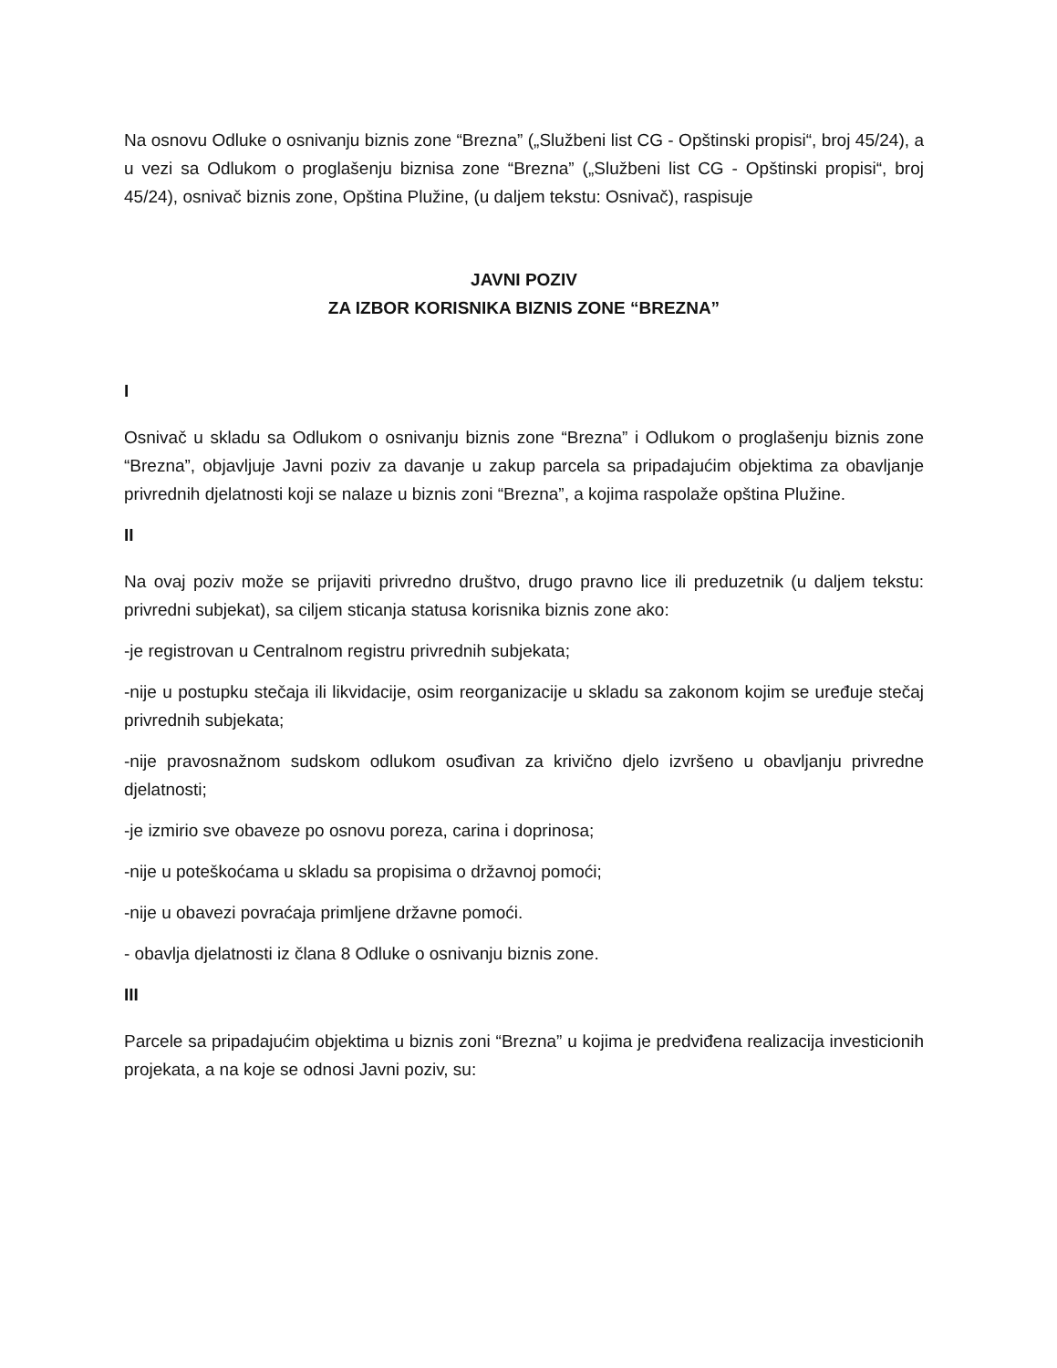Na osnovu Odluke o osnivanju biznis zone “Brezna” („Službeni list CG - Opštinski propisi“, broj 45/24), a u vezi sa Odlukom o proglašenju biznisa zone “Brezna” („Službeni list CG - Opštinski propisi“, broj 45/24), osnivač biznis zone, Opština Plužine, (u daljem tekstu: Osnivač), raspisuje
JAVNI POZIV
ZA IZBOR KORISNIKA BIZNIS ZONE “BREZNA”
I
Osnivač u skladu sa Odlukom o osnivanju biznis zone “Brezna” i Odlukom o proglašenju biznis zone “Brezna”, objavljuje Javni poziv za davanje u zakup parcela sa pripadajućim objektima za obavljanje privrednih djelatnosti koji se nalaze u biznis zoni “Brezna”, a kojima raspolaže opština Plužine.
II
Na ovaj poziv može se prijaviti privredno društvo, drugo pravno lice ili preduzetnik (u daljem tekstu: privredni subjekat), sa ciljem sticanja statusa korisnika biznis zone ako:
-je registrovan u Centralnom registru privrednih subjekata;
-nije u postupku stečaja ili likvidacije, osim reorganizacije u skladu sa zakonom kojim se uređuje stečaj privrednih subjekata;
-nije pravosnažnom sudskom odlukom osuđivan za krivično djelo izvršeno u obavljanju privredne djelatnosti;
-je izmirio sve obaveze po osnovu poreza, carina i doprinosa;
-nije u poteškoćama u skladu sa propisima o državnoj pomoći;
-nije u obavezi povraćaja primljene državne pomoći.
- obavlja djelatnosti iz člana 8 Odluke o osnivanju biznis zone.
III
Parcele sa pripadajućim objektima u biznis zoni “Brezna” u kojima je predviđena realizacija investicionih projekata, a na koje se odnosi Javni poziv, su: